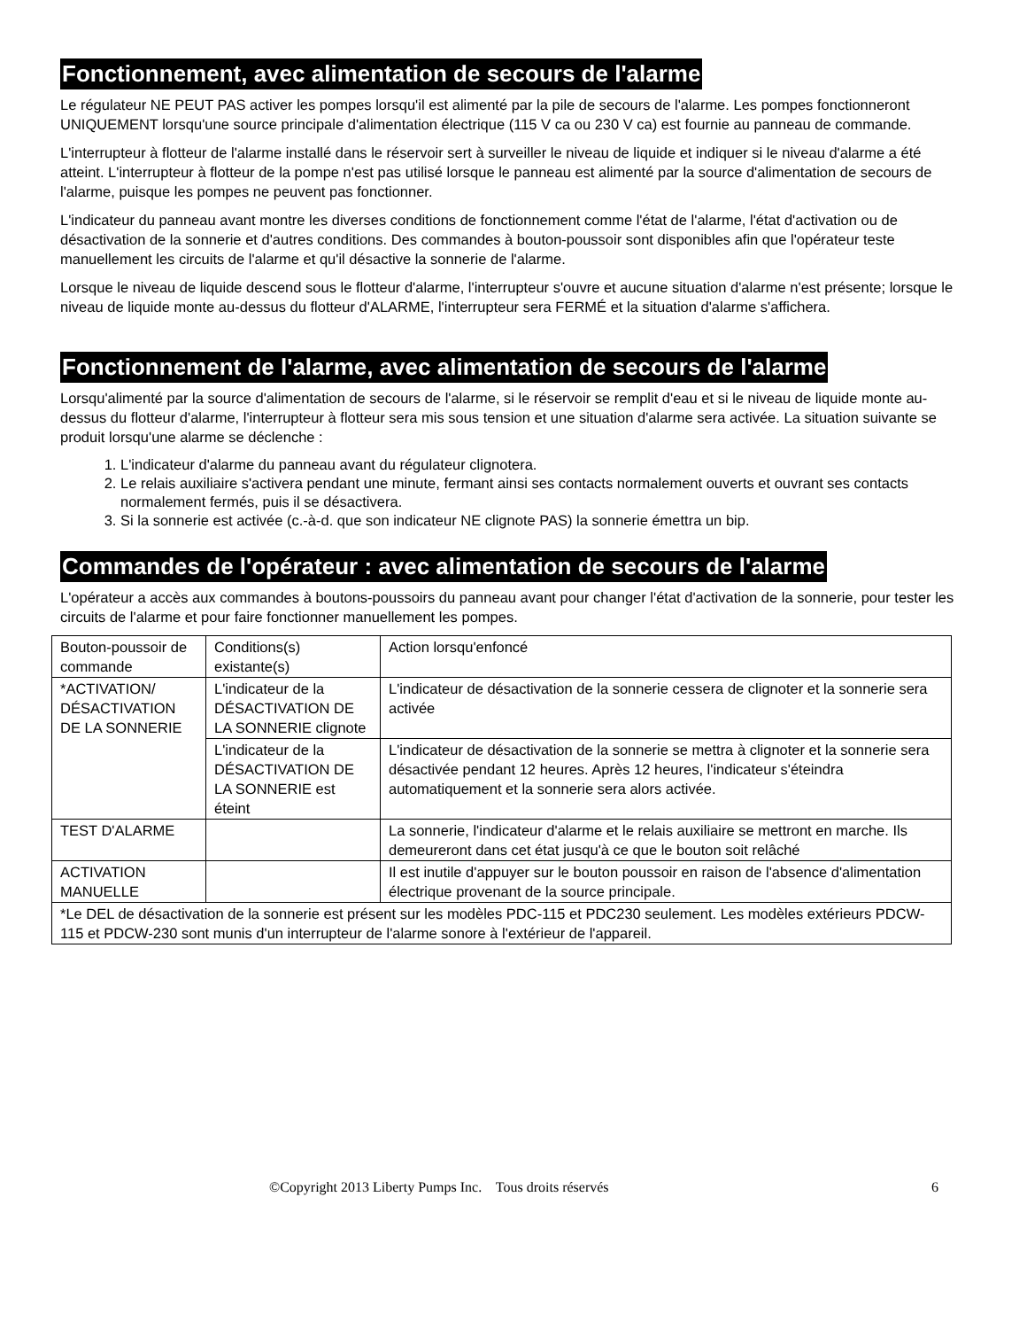Fonctionnement, avec alimentation de secours de l'alarme
Le régulateur NE PEUT PAS activer les pompes lorsqu'il est alimenté par la pile de secours de l'alarme. Les pompes fonctionneront UNIQUEMENT lorsqu'une source principale d'alimentation électrique (115 V ca ou 230 V ca) est fournie au panneau de commande.
L'interrupteur à flotteur de l'alarme installé dans le réservoir sert à surveiller le niveau de liquide et indiquer si le niveau d'alarme a été atteint. L'interrupteur à flotteur de la pompe n'est pas utilisé lorsque le panneau est alimenté par la source d'alimentation de secours de l'alarme, puisque les pompes ne peuvent pas fonctionner.
L'indicateur du panneau avant montre les diverses conditions de fonctionnement comme l'état de l'alarme, l'état d'activation ou de désactivation de la sonnerie et d'autres conditions. Des commandes à bouton-poussoir sont disponibles afin que l'opérateur teste manuellement les circuits de l'alarme et qu'il désactive la sonnerie de l'alarme.
Lorsque le niveau de liquide descend sous le flotteur d'alarme, l'interrupteur s'ouvre et aucune situation d'alarme n'est présente; lorsque le niveau de liquide monte au-dessus du flotteur d'ALARME, l'interrupteur sera FERMÉ et la situation d'alarme s'affichera.
Fonctionnement de l'alarme, avec alimentation de secours de l'alarme
Lorsqu'alimenté par la source d'alimentation de secours de l'alarme, si le réservoir se remplit d'eau et si le niveau de liquide monte au-dessus du flotteur d'alarme, l'interrupteur à flotteur sera mis sous tension et une situation d'alarme sera activée. La situation suivante se produit lorsqu'une alarme se déclenche :
1. L'indicateur d'alarme du panneau avant du régulateur clignotera.
2. Le relais auxiliaire s'activera pendant une minute, fermant ainsi ses contacts normalement ouverts et ouvrant ses contacts normalement fermés, puis il se désactivera.
3. Si la sonnerie est activée (c.-à-d. que son indicateur NE clignote PAS) la sonnerie émettra un bip.
Commandes de l'opérateur : avec alimentation de secours de l'alarme
L'opérateur a accès aux commandes à boutons-poussoirs du panneau avant pour changer l'état d'activation de la sonnerie, pour tester les circuits de l'alarme et pour faire fonctionner manuellement les pompes.
| Bouton-poussoir de commande | Conditions(s) existante(s) | Action lorsqu'enfoncé |
| *ACTIVATION/ DÉSACTIVATION DE LA SONNERIE | L'indicateur de la DÉSACTIVATION DE LA SONNERIE clignote | L'indicateur de désactivation de la sonnerie cessera de clignoter et la sonnerie sera activée |
| | L'indicateur de la DÉSACTIVATION DE LA SONNERIE est éteint | L'indicateur de désactivation de la sonnerie se mettra à clignoter et la sonnerie sera désactivée pendant 12 heures. Après 12 heures, l'indicateur s'éteindra automatiquement et la sonnerie sera alors activée. |
| TEST D'ALARME | | La sonnerie, l'indicateur d'alarme et le relais auxiliaire se mettront en marche. Ils demeureront dans cet état jusqu'à ce que le bouton soit relâché |
| ACTIVATION MANUELLE | | Il est inutile d'appuyer sur le bouton poussoir en raison de l'absence d'alimentation électrique provenant de la source principale. |
| *Le DEL de désactivation de la sonnerie est présent sur les modèles PDC-115 et PDC230 seulement. Les modèles extérieurs PDCW-115 et PDCW-230 sont munis d'un interrupteur de l'alarme sonore à l'extérieur de l'appareil. | | |
©Copyright 2013 Liberty Pumps Inc. Tous droits réservés 6